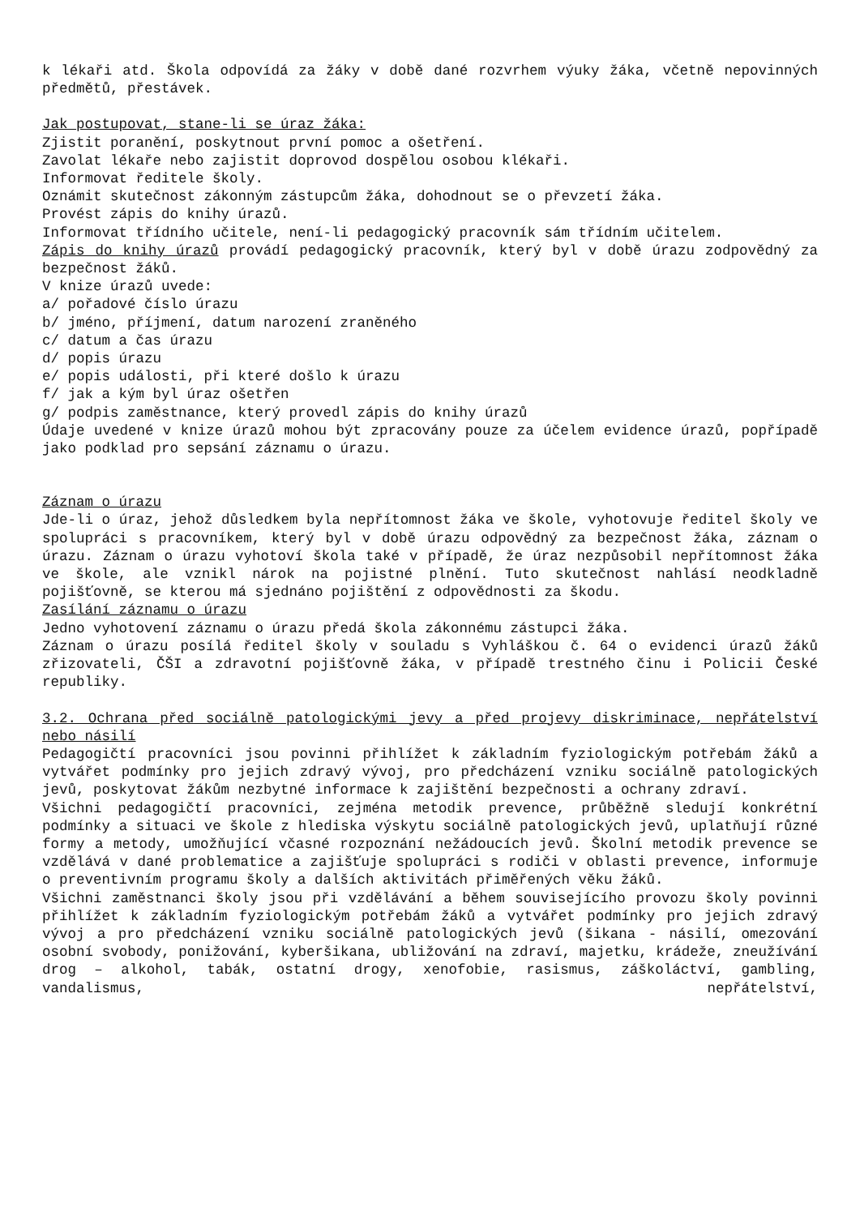k lékaři atd. Škola odpovídá za žáky v době dané rozvrhem výuky žáka, včetně nepovinných předmětů, přestávek.
Jak postupovat, stane-li se úraz žáka:
Zjistit poranění, poskytnout první pomoc a ošetření.
Zavolat lékaře nebo zajistit doprovod dospělou osobou klékaři.
Informovat ředitele školy.
Oznámit skutečnost zákonným zástupcům žáka, dohodnout se o převzetí žáka.
Provést zápis do knihy úrazů.
Informovat třídního učitele, není-li pedagogický pracovník sám třídním učitelem.
Zápis do knihy úrazů provádí pedagogický pracovník, který byl v době úrazu zodpovědný za bezpečnost žáků.
V knize úrazů uvede:
a/ pořadové číslo úrazu
b/ jméno, příjmení, datum narození zraněného
c/ datum a čas úrazu
d/ popis úrazu
e/ popis události, při které došlo k úrazu
f/ jak a kým byl úraz ošetřen
g/ podpis zaměstnance, který provedl zápis do knihy úrazů
Údaje uvedené v knize úrazů mohou být zpracovány pouze za účelem evidence úrazů, popřípadě jako podklad pro sepsání záznamu o úrazu.
Záznam o úrazu
Jde-li o úraz, jehož důsledkem byla nepřítomnost žáka ve škole, vyhotovuje ředitel školy ve spolupráci s pracovníkem, který byl v době úrazu odpovědný za bezpečnost žáka, záznam o úrazu. Záznam o úrazu vyhotoví škola také v případě, že úraz nezpůsobil nepřítomnost žáka ve škole, ale vznikl nárok na pojistné plnění. Tuto skutečnost nahlásí neodkladně pojišťovně, se kterou má sjednáno pojištění z odpovědnosti za škodu.
Zasílání záznamu o úrazu
Jedno vyhotovení záznamu o úrazu předá škola zákonnému zástupci žáka.
Záznam o úrazu posílá ředitel školy v souladu s Vyhláškou č. 64 o evidenci úrazů žáků zřizovateli, ČŠI a zdravotní pojišťovně žáka, v případě trestného činu i Policii České republiky.
3.2. Ochrana před sociálně patologickými jevy a před projevy diskriminace, nepřátelství nebo násilí
Pedagogičtí pracovníci jsou povinni přihlížet k základním fyziologickým potřebám žáků a vytvářet podmínky pro jejich zdravý vývoj, pro předcházení vzniku sociálně patologických jevů, poskytovat žákům nezbytné informace k zajištění bezpečnosti a ochrany zdraví.
Všichni pedagogičtí pracovníci, zejména metodik prevence, průběžně sledují konkrétní podmínky a situaci ve škole z hlediska výskytu sociálně patologických jevů, uplatňují různé formy a metody, umožňující včasné rozpoznání nežádoucích jevů. Školní metodik prevence se vzdělává v dané problematice a zajišťuje spolupráci s rodiči v oblasti prevence, informuje o preventivním programu školy a dalších aktivitách přiměřených věku žáků.
Všichni zaměstnanci školy jsou při vzdělávání a během souvisejícího provozu školy povinni přihlížet k základním fyziologickým potřebám žáků a vytvářet podmínky pro jejich zdravý vývoj a pro předcházení vzniku sociálně patologických jevů (šikana - násilí, omezování osobní svobody, ponižování, kyberšikana, ubližování na zdraví, majetku, krádeže, zneužívání drog – alkohol, tabák, ostatní drogy, xenofobie, rasismus, záškoláctví, gambling, vandalismus, nepřátelství,